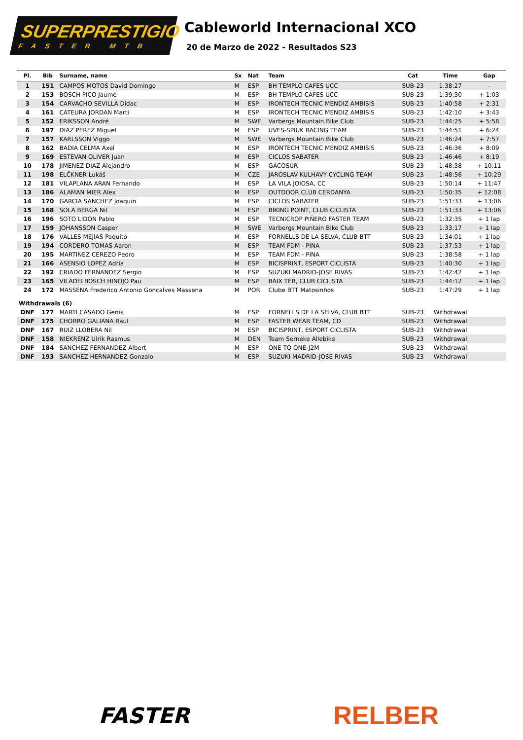SUPERPRESTIGIO
FASTER MTB
Cableworld Internacional XCO
20 de Marzo de 2022 - Resultados S23
| Pl. | Bib | Surname, name | Sx | Nat | Team | Cat | Time | Gap |
| --- | --- | --- | --- | --- | --- | --- | --- | --- |
| 1 | 151 | CAMPOS MOTOS David Domingo | M | ESP | BH TEMPLO CAFES UCC | SUB-23 | 1:38:27 | - |
| 2 | 153 | BOSCH PICO Jaume | M | ESP | BH TEMPLO CAFES UCC | SUB-23 | 1:39:30 | + 1:03 |
| 3 | 154 | CARVACHO SEVILLA Didac | M | ESP | IRONTECH TECNIC MENDIZ AMBISIS | SUB-23 | 1:40:58 | + 2:31 |
| 4 | 161 | CATEURA JORDAN Marti | M | ESP | IRONTECH TECNIC MENDIZ AMBISIS | SUB-23 | 1:42:10 | + 3:43 |
| 5 | 152 | ERIKSSON André | M | SWE | Varbergs Mountain Bike Club | SUB-23 | 1:44:25 | + 5:58 |
| 6 | 197 | DIAZ PEREZ Miguel | M | ESP | UVES-SPIUK RACING TEAM | SUB-23 | 1:44:51 | + 6:24 |
| 7 | 157 | KARLSSON Viggo | M | SWE | Varbergs Mountain Bike Club | SUB-23 | 1:46:24 | + 7:57 |
| 8 | 162 | BADIA CELMA Axel | M | ESP | IRONTECH TECNIC MENDIZ AMBISIS | SUB-23 | 1:46:36 | + 8:09 |
| 9 | 169 | ESTEVAN OLIVER Juan | M | ESP | CICLOS SABATER | SUB-23 | 1:46:46 | + 8:19 |
| 10 | 178 | JIMENEZ DIAZ Alejandro | M | ESP | GACOSUR | SUB-23 | 1:48:38 | + 10:11 |
| 11 | 198 | ELČKNER Lukáš | M | CZE | JAROSLAV KULHAVY CYCLING TEAM | SUB-23 | 1:48:56 | + 10:29 |
| 12 | 181 | VILAPLANA ARAN Fernando | M | ESP | LA VILA JOIOSA, CC | SUB-23 | 1:50:14 | + 11:47 |
| 13 | 186 | ALAMAN MIER Alex | M | ESP | OUTDOOR CLUB CERDANYA | SUB-23 | 1:50:35 | + 12:08 |
| 14 | 170 | GARCIA SANCHEZ Joaquin | M | ESP | CICLOS SABATER | SUB-23 | 1:51:33 | + 13:06 |
| 15 | 168 | SOLA BERGA Nil | M | ESP | BIKING POINT, CLUB CICLISTA | SUB-23 | 1:51:33 | + 13:06 |
| 16 | 196 | SOTO LIDON Pablo | M | ESP | TECNICROP PIÑERO FASTER TEAM | SUB-23 | 1:32:35 | + 1 lap |
| 17 | 159 | JOHANSSON Casper | M | SWE | Varbergs Mountain Bike Club | SUB-23 | 1:33:17 | + 1 lap |
| 18 | 176 | VALLES MEJIAS Paquito | M | ESP | FORNELLS DE LA SELVA, CLUB BTT | SUB-23 | 1:34:01 | + 1 lap |
| 19 | 194 | CORDERO TOMAS Aaron | M | ESP | TEAM FDM - PINA | SUB-23 | 1:37:53 | + 1 lap |
| 20 | 195 | MARTINEZ CEREZO Pedro | M | ESP | TEAM FDM - PINA | SUB-23 | 1:38:58 | + 1 lap |
| 21 | 166 | ASENSIO LOPEZ Adria | M | ESP | BICISPRINT, ESPORT CICLISTA | SUB-23 | 1:40:30 | + 1 lap |
| 22 | 192 | CRIADO FERNANDEZ Sergio | M | ESP | SUZUKI MADRID-JOSE RIVAS | SUB-23 | 1:42:42 | + 1 lap |
| 23 | 165 | VILADELBOSCH HINOJO Pau | M | ESP | BAIX TER, CLUB CICLISTA | SUB-23 | 1:44:12 | + 1 lap |
| 24 | 172 | MASSENA Frederico Antonio Goncalves Massena | M | POR | Clube BTT Matosinhos | SUB-23 | 1:47:29 | + 1 lap |
| Withdrawals (6) | | | | | | | | |
| DNF | 177 | MARTI CASADO Genis | M | ESP | FORNELLS DE LA SELVA, CLUB BTT | SUB-23 | Withdrawal | |
| DNF | 175 | CHORRO GALIANA Raul | M | ESP | FASTER WEAR TEAM, CD | SUB-23 | Withdrawal | |
| DNF | 167 | RUIZ LLOBERA Nil | M | ESP | BICISPRINT, ESPORT CICLISTA | SUB-23 | Withdrawal | |
| DNF | 158 | NIEKRENZ Ulrik Rasmus | M | DEN | Team Serneke Allebike | SUB-23 | Withdrawal | |
| DNF | 184 | SANCHEZ FERNANDEZ Albert | M | ESP | ONE TO ONE-J2M | SUB-23 | Withdrawal | |
| DNF | 193 | SANCHEZ HERNANDEZ Gonzalo | M | ESP | SUZUKI MADRID-JOSE RIVAS | SUB-23 | Withdrawal | |
FASTER
RELBER